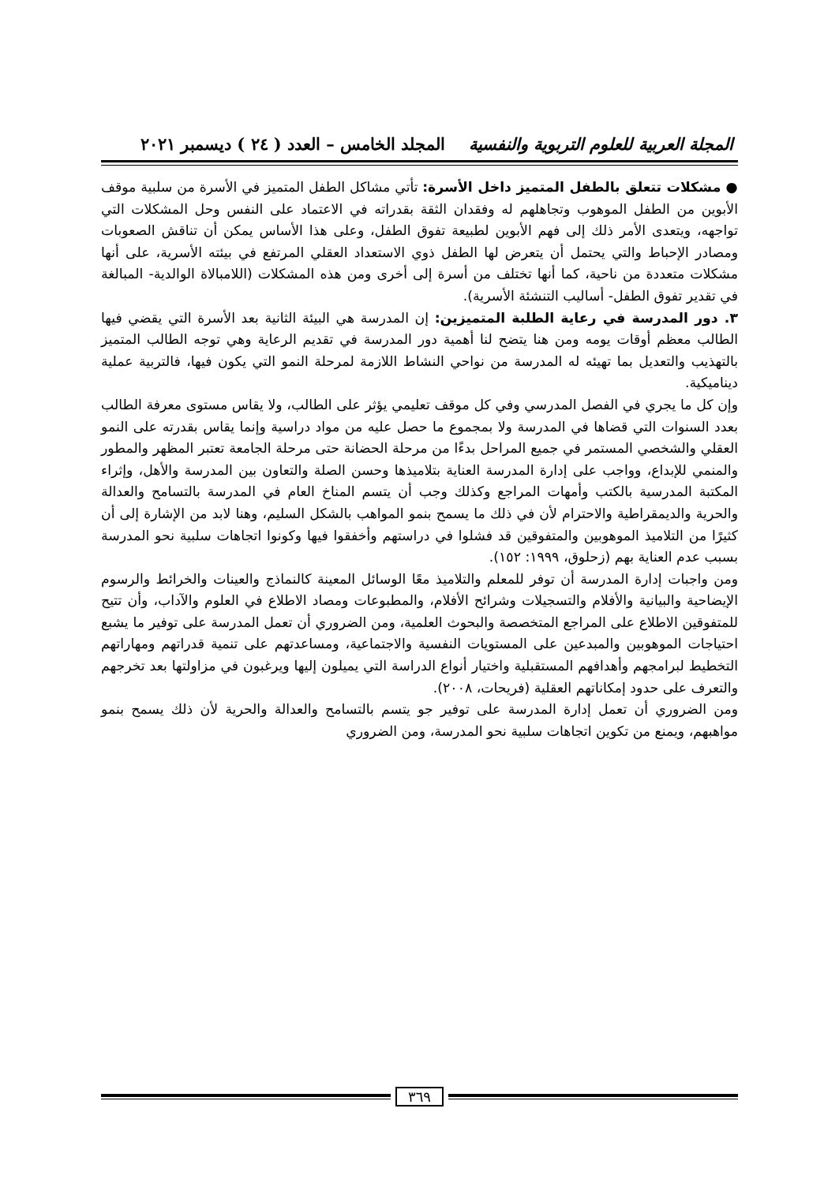المجلة العربية للعلوم التربوية والنفسية المجلد الخامس – العدد ( ٢٤ ) ديسمبر ٢٠٢١
● مشكلات تتعلق بالطفل المتميز داخل الأسرة: تأتي مشاكل الطفل المتميز في الأسرة من سلبية موقف الأبوين من الطفل الموهوب وتجاهلهم له وفقدان الثقة بقدراته في الاعتماد على النفس وحل المشكلات التي تواجهه، ويتعدى الأمر ذلك إلى فهم الأبوين لطبيعة تفوق الطفل، وعلى هذا الأساس يمكن أن تناقش الصعوبات ومصادر الإحباط والتي يحتمل أن يتعرض لها الطفل ذوي الاستعداد العقلي المرتفع في بيئته الأسرية، على أنها مشكلات متعددة من ناحية، كما أنها تختلف من أسرة إلى أخرى ومن هذه المشكلات (اللامبالاة الوالدية- المبالغة في تقدير تفوق الطفل- أساليب التنشئة الأسرية).
٣. دور المدرسة في رعاية الطلبة المتميزين: إن المدرسة هي البيئة الثانية بعد الأسرة التي يقضي فيها الطالب معظم أوقات يومه ومن هنا يتضح لنا أهمية دور المدرسة في تقديم الرعاية وهي توجه الطالب المتميز بالتهذيب والتعديل بما تهيئه له المدرسة من نواحي النشاط اللازمة لمرحلة النمو التي يكون فيها، فالتربية عملية ديناميكية.
وإن كل ما يجري في الفصل المدرسي وفي كل موقف تعليمي يؤثر على الطالب، ولا يقاس مستوى معرفة الطالب بعدد السنوات التي قضاها في المدرسة ولا بمجموع ما حصل عليه من مواد دراسية وإنما يقاس بقدرته على النمو العقلي والشخصي المستمر في جميع المراحل بدءًا من مرحلة الحضانة حتى مرحلة الجامعة تعتبر المظهر والمطور والمنمي للإبداع، وواجب على إدارة المدرسة العناية بتلاميذها وحسن الصلة والتعاون بين المدرسة والأهل، وإثراء المكتبة المدرسية بالكتب وأمهات المراجع وكذلك وجب أن يتسم المناخ العام في المدرسة بالتسامح والعدالة والحرية والديمقراطية والاحترام لأن في ذلك ما يسمح بنمو المواهب بالشكل السليم، وهنا لابد من الإشارة إلى أن كثيرًا من التلاميذ الموهوبين والمتفوقين قد فشلوا في دراستهم وأخفقوا فيها وكونوا اتجاهات سلبية نحو المدرسة بسبب عدم العناية بهم (زحلوق، ١٩٩٩: ١٥٢).
ومن واجبات إدارة المدرسة أن توفر للمعلم والتلاميذ معًا الوسائل المعينة كالنماذج والعينات والخرائط والرسوم الإيضاحية والبيانية والأفلام والتسجيلات وشرائح الأفلام، والمطبوعات ومصاد الاطلاع في العلوم والآداب، وأن تتيح للمتفوقين الاطلاع على المراجع المتخصصة والبحوث العلمية، ومن الضروري أن تعمل المدرسة على توفير ما يشبع احتياجات الموهوبين والمبدعين على المستويات النفسية والاجتماعية، ومساعدتهم على تنمية قدراتهم ومهاراتهم التخطيط لبرامجهم وأهدافهم المستقبلية واختيار أنواع الدراسة التي يميلون إليها ويرغبون في مزاولتها بعد تخرجهم والتعرف على حدود إمكاناتهم العقلية (فريحات، ٢٠٠٨).
ومن الضروري أن تعمل إدارة المدرسة على توفير جو يتسم بالتسامح والعدالة والحرية لأن ذلك يسمح بنمو مواهبهم، ويمنع من تكوين اتجاهات سلبية نحو المدرسة، ومن الضروري
٣٦٩